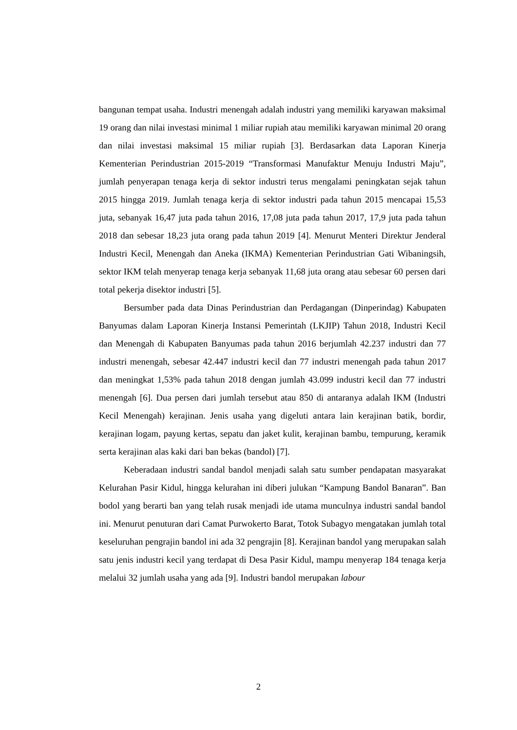bangunan tempat usaha. Industri menengah adalah industri yang memiliki karyawan maksimal 19 orang dan nilai investasi minimal 1 miliar rupiah atau memiliki karyawan minimal 20 orang dan nilai investasi maksimal 15 miliar rupiah [3]. Berdasarkan data Laporan Kinerja Kementerian Perindustrian 2015-2019 “Transformasi Manufaktur Menuju Industri Maju”, jumlah penyerapan tenaga kerja di sektor industri terus mengalami peningkatan sejak tahun 2015 hingga 2019. Jumlah tenaga kerja di sektor industri pada tahun 2015 mencapai 15,53 juta, sebanyak 16,47 juta pada tahun 2016, 17,08 juta pada tahun 2017, 17,9 juta pada tahun 2018 dan sebesar 18,23 juta orang pada tahun 2019 [4]. Menurut Menteri Direktur Jenderal Industri Kecil, Menengah dan Aneka (IKMA) Kementerian Perindustrian Gati Wibaningsih, sektor IKM telah menyerap tenaga kerja sebanyak 11,68 juta orang atau sebesar 60 persen dari total pekerja disektor industri [5].
Bersumber pada data Dinas Perindustrian dan Perdagangan (Dinperindag) Kabupaten Banyumas dalam Laporan Kinerja Instansi Pemerintah (LKJIP) Tahun 2018, Industri Kecil dan Menengah di Kabupaten Banyumas pada tahun 2016 berjumlah 42.237 industri dan 77 industri menengah, sebesar 42.447 industri kecil dan 77 industri menengah pada tahun 2017 dan meningkat 1,53% pada tahun 2018 dengan jumlah 43.099 industri kecil dan 77 industri menengah [6]. Dua persen dari jumlah tersebut atau 850 di antaranya adalah IKM (Industri Kecil Menengah) kerajinan. Jenis usaha yang digeluti antara lain kerajinan batik, bordir, kerajinan logam, payung kertas, sepatu dan jaket kulit, kerajinan bambu, tempurung, keramik serta kerajinan alas kaki dari ban bekas (bandol) [7].
Keberadaan industri sandal bandol menjadi salah satu sumber pendapatan masyarakat Kelurahan Pasir Kidul, hingga kelurahan ini diberi julukan “Kampung Bandol Banaran”. Ban bodol yang berarti ban yang telah rusak menjadi ide utama munculnya industri sandal bandol ini. Menurut penuturan dari Camat Purwokerto Barat, Totok Subagyo mengatakan jumlah total keseluruhan pengrajin bandol ini ada 32 pengrajin [8]. Kerajinan bandol yang merupakan salah satu jenis industri kecil yang terdapat di Desa Pasir Kidul, mampu menyerap 184 tenaga kerja melalui 32 jumlah usaha yang ada [9]. Industri bandol merupakan labour
2